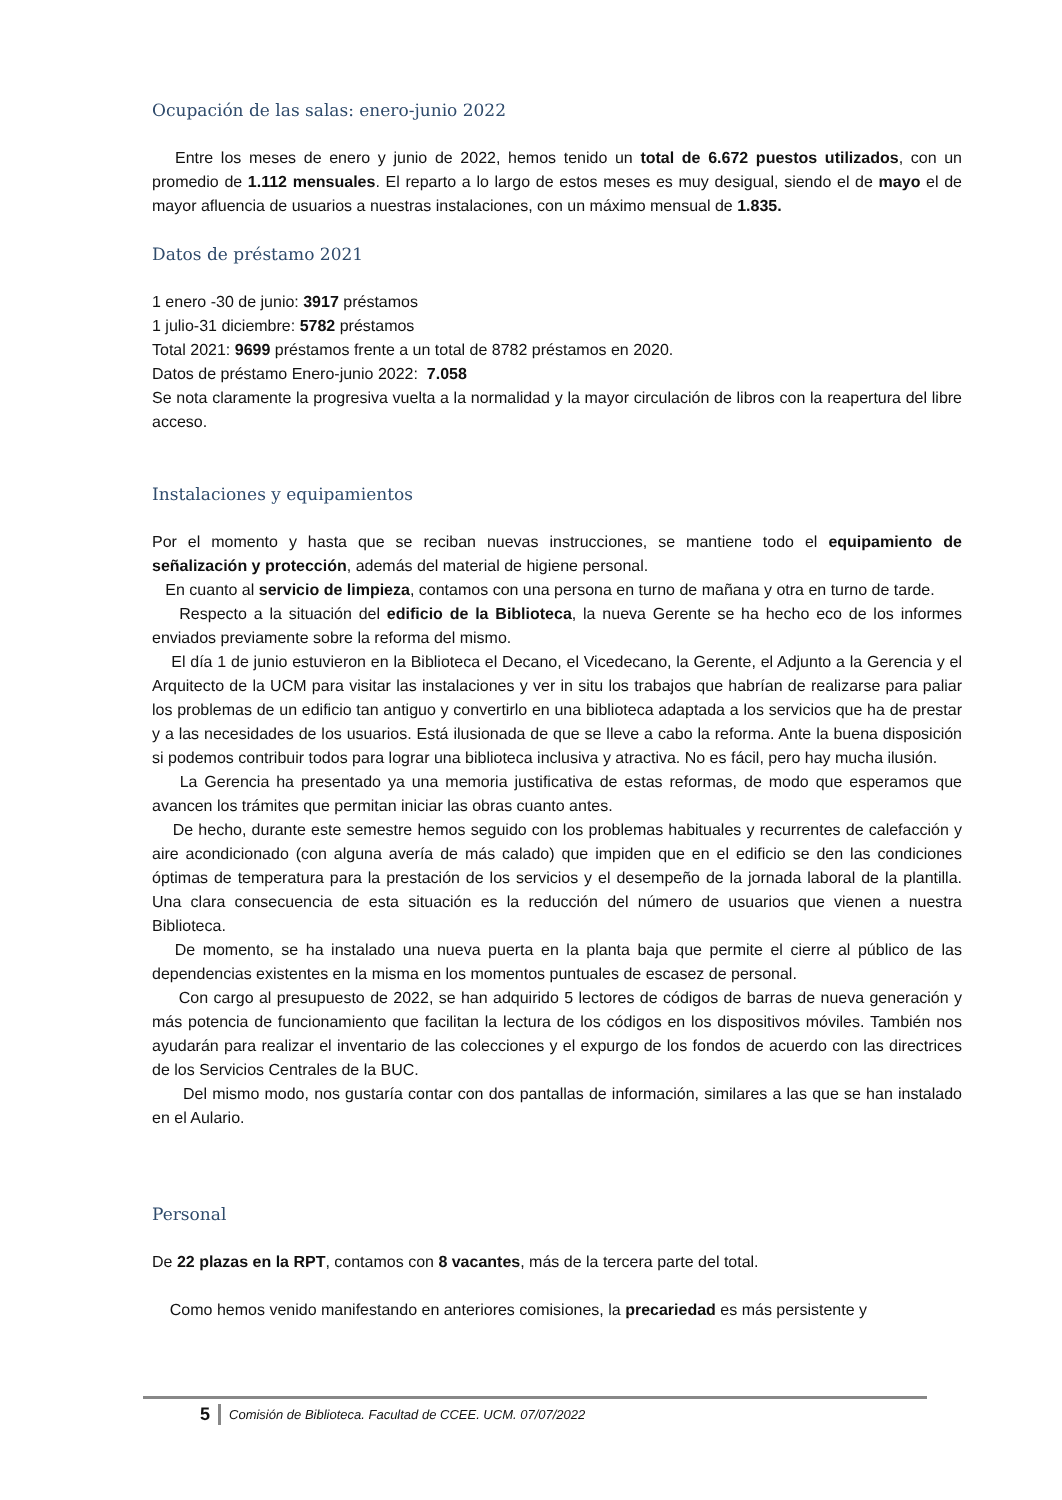Ocupación de las salas: enero-junio 2022
Entre los meses de enero y junio de 2022, hemos tenido un total de 6.672 puestos utilizados, con un promedio de 1.112 mensuales. El reparto a lo largo de estos meses es muy desigual, siendo el de mayo el de mayor afluencia de usuarios a nuestras instalaciones, con un máximo mensual de 1.835.
Datos de préstamo 2021
1 enero -30 de junio: 3917 préstamos
1 julio-31 diciembre: 5782 préstamos
Total 2021: 9699 préstamos frente a un total de 8782 préstamos en 2020.
Datos de préstamo Enero-junio 2022: 7.058
Se nota claramente la progresiva vuelta a la normalidad y la mayor circulación de libros con la reapertura del libre acceso.
Instalaciones y equipamientos
Por el momento y hasta que se reciban nuevas instrucciones, se mantiene todo el equipamiento de señalización y protección, además del material de higiene personal.
En cuanto al servicio de limpieza, contamos con una persona en turno de mañana y otra en turno de tarde.
Respecto a la situación del edificio de la Biblioteca, la nueva Gerente se ha hecho eco de los informes enviados previamente sobre la reforma del mismo.
El día 1 de junio estuvieron en la Biblioteca el Decano, el Vicedecano, la Gerente, el Adjunto a la Gerencia y el Arquitecto de la UCM para visitar las instalaciones y ver in situ los trabajos que habrían de realizarse para paliar los problemas de un edificio tan antiguo y convertirlo en una biblioteca adaptada a los servicios que ha de prestar y a las necesidades de los usuarios. Está ilusionada de que se lleve a cabo la reforma. Ante la buena disposición si podemos contribuir todos para lograr una biblioteca inclusiva y atractiva. No es fácil, pero hay mucha ilusión.
La Gerencia ha presentado ya una memoria justificativa de estas reformas, de modo que esperamos que avancen los trámites que permitan iniciar las obras cuanto antes.
De hecho, durante este semestre hemos seguido con los problemas habituales y recurrentes de calefacción y aire acondicionado (con alguna avería de más calado) que impiden que en el edificio se den las condiciones óptimas de temperatura para la prestación de los servicios y el desempeño de la jornada laboral de la plantilla. Una clara consecuencia de esta situación es la reducción del número de usuarios que vienen a nuestra Biblioteca.
De momento, se ha instalado una nueva puerta en la planta baja que permite el cierre al público de las dependencias existentes en la misma en los momentos puntuales de escasez de personal.
Con cargo al presupuesto de 2022, se han adquirido 5 lectores de códigos de barras de nueva generación y más potencia de funcionamiento que facilitan la lectura de los códigos en los dispositivos móviles. También nos ayudarán para realizar el inventario de las colecciones y el expurgo de los fondos de acuerdo con las directrices de los Servicios Centrales de la BUC.
Del mismo modo, nos gustaría contar con dos pantallas de información, similares a las que se han instalado en el Aulario.
Personal
De 22 plazas en la RPT, contamos con 8 vacantes, más de la tercera parte del total.
Como hemos venido manifestando en anteriores comisiones, la precariedad es más persistente y
5 Comisión de Biblioteca. Facultad de CCEE. UCM. 07/07/2022